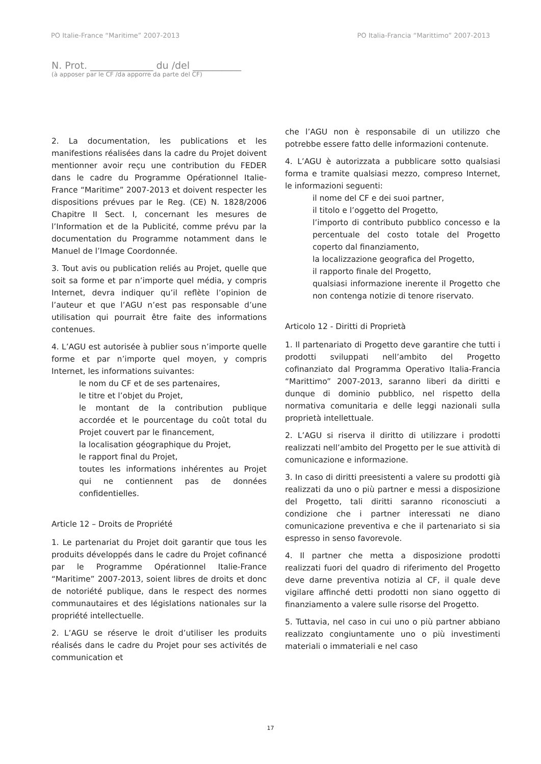PO Italie-France “Maritime” 2007-2013 PO Italia-Francia “Marittimo” 2007-2013
N. Prot. _____________ du /del __________
(à apposer par le CF /da apporre da parte del CF)
2. La documentation, les publications et les manifestions réalisées dans la cadre du Projet doivent mentionner avoir reçu une contribution du FEDER dans le cadre du Programme Opérationnel Italie-France “Maritime” 2007-2013 et doivent respecter les dispositions prévues par le Reg. (CE) N. 1828/2006 Chapitre II Sect. I, concernant les mesures de l’Information et de la Publicité, comme prévu par la documentation du Programme notamment dans le Manuel de l’Image Coordonnée.
3. Tout avis ou publication reliés au Projet, quelle que soit sa forme et par n’importe quel média, y compris Internet, devra indiquer qu’il reflète l’opinion de l’auteur et que l’AGU n’est pas responsable d’une utilisation qui pourrait être faite des informations contenues.
4. L’AGU est autorisée à publier sous n’importe quelle forme et par n’importe quel moyen, y compris Internet, les informations suivantes:
le nom du CF et de ses partenaires,
le titre et l’objet du Projet,
le montant de la contribution publique accordée et le pourcentage du coût total du Projet couvert par le financement,
la localisation géographique du Projet,
le rapport final du Projet,
toutes les informations inhérentes au Projet qui ne contiennent pas de données confidentielles.
Article 12 – Droits de Propriété
1. Le partenariat du Projet doit garantir que tous les produits développés dans le cadre du Projet cofinancé par le Programme Opérationnel Italie-France “Maritime” 2007-2013, soient libres de droits et donc de notoriété publique, dans le respect des normes communautaires et des législations nationales sur la propriété intellectuelle.
2. L’AGU se réserve le droit d’utiliser les produits réalisés dans le cadre du Projet pour ses activités de communication et
che l’AGU non è responsabile di un utilizzo che potrebbe essere fatto delle informazioni contenute.
4. L’AGU è autorizzata a pubblicare sotto qualsiasi forma e tramite qualsiasi mezzo, compreso Internet, le informazioni seguenti:
il nome del CF e dei suoi partner,
il titolo e l’oggetto del Progetto,
l’importo di contributo pubblico concesso e la percentuale del costo totale del Progetto coperto dal finanziamento,
la localizzazione geografica del Progetto,
il rapporto finale del Progetto,
qualsiasi informazione inerente il Progetto che non contenga notizie di tenore riservato.
Articolo 12 - Diritti di Proprietà
1. Il partenariato di Progetto deve garantire che tutti i prodotti sviluppati nell’ambito del Progetto cofinanziato dal Programma Operativo Italia-Francia “Marittimo” 2007-2013, saranno liberi da diritti e dunque di dominio pubblico, nel rispetto della normativa comunitaria e delle leggi nazionali sulla proprietà intellettuale.
2. L’AGU si riserva il diritto di utilizzare i prodotti realizzati nell’ambito del Progetto per le sue attività di comunicazione e informazione.
3. In caso di diritti preesistenti a valere su prodotti già realizzati da uno o più partner e messi a disposizione del Progetto, tali diritti saranno riconosciuti a condizione che i partner interessati ne diano comunicazione preventiva e che il partenariato si sia espresso in senso favorevole.
4. Il partner che metta a disposizione prodotti realizzati fuori del quadro di riferimento del Progetto deve darne preventiva notizia al CF, il quale deve vigilare affinché detti prodotti non siano oggetto di finanziamento a valere sulle risorse del Progetto.
5. Tuttavia, nel caso in cui uno o più partner abbiano realizzato congiuntamente uno o più investimenti materiali o immateriali e nel caso
17